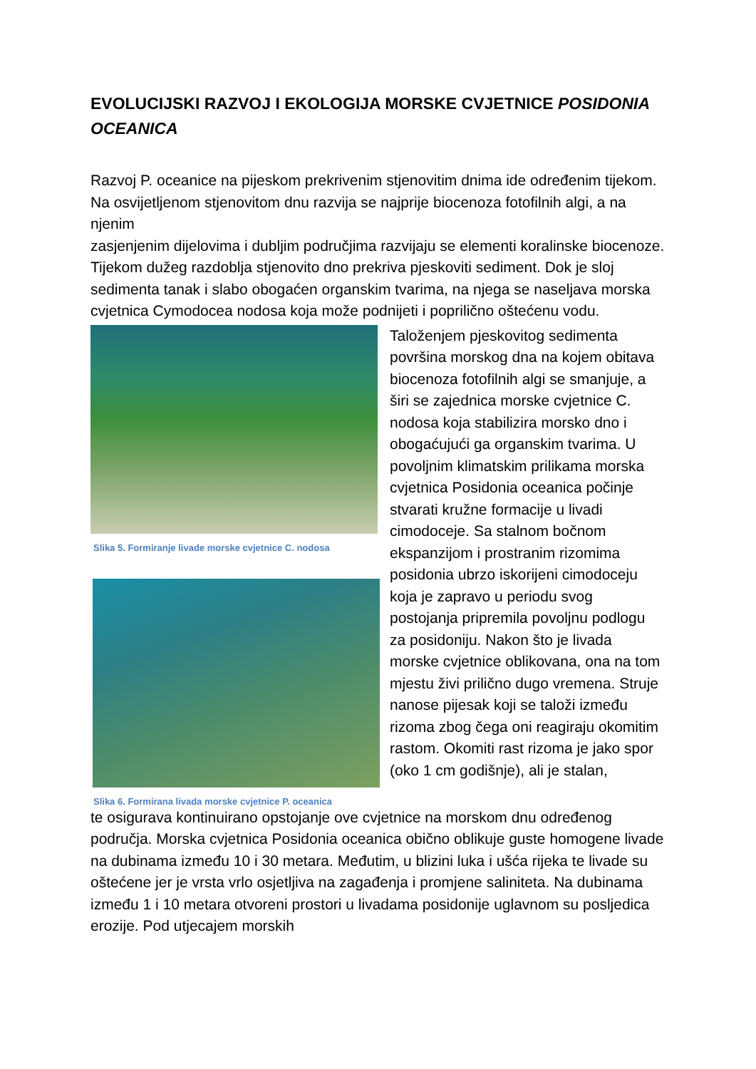EVOLUCIJSKI RAZVOJ I EKOLOGIJA MORSKE CVJETNICE POSIDONIA OCEANICA
Razvoj P. oceanice na pijeskom prekrivenim stjenovitim dnima ide određenim tijekom. Na osvijetljenom stjenovitom dnu razvija se najprije biocenoza fotofilnih algi, a na njenim
zasjenjenim dijelovima i dubljim područjima razvijaju se elementi koralinske biocenoze. Tijekom dužeg razdoblja stjenovito dno prekriva pjeskoviti sediment. Dok je sloj sedimenta tanak i slabo obogaćen organskim tvarima, na njega se naseljava morska cvjetnica Cymodocea nodosa koja može podnijeti i poprilično oštećenu vodu.
Slika 5. Formiranje livade morske cvjetnice C. nodosa
Slika 6. Formirana livada morske cvjetnice P. oceanica
Taloženjem pjeskovitog sedimenta površina morskog dna na kojem obitava biocenoza fotofilnih algi se smanjuje, a širi se zajednica morske cvjetnice C. nodosa koja stabilizira morsko dno i obogaćujući ga organskim tvarima. U povoljnim klimatskim prilikama morska cvjetnica Posidonia oceanica počinje stvarati kružne formacije u livadi cimodoceje. Sa stalnom bočnom ekspanzijom i prostranim rizomima posidonia ubrzo iskorijeni cimodoceju koja je zapravo u periodu svog postojanja pripremila povoljnu podlogu za posidoniju. Nakon što je livada morske cvjetnice oblikovana, ona na tom mjestu živi prilično dugo vremena. Struje nanose pijesak koji se taloži između rizoma zbog čega oni reagiraju okomitim rastom. Okomiti rast rizoma je jako spor (oko 1 cm godišnje), ali je stalan,
te osigurava kontinuirano opstojanje ove cvjetnice na morskom dnu određenog područja. Morska cvjetnica Posidonia oceanica obično oblikuje guste homogene livade na dubinama između 10 i 30 metara. Međutim, u blizini luka i ušća rijeka te livade su oštećene jer je vrsta vrlo osjetljiva na zagađenja i promjene saliniteta. Na dubinama između 1 i 10 metara otvoreni prostori u livadama posidonije uglavnom su posljedica erozije. Pod utjecajem morskih